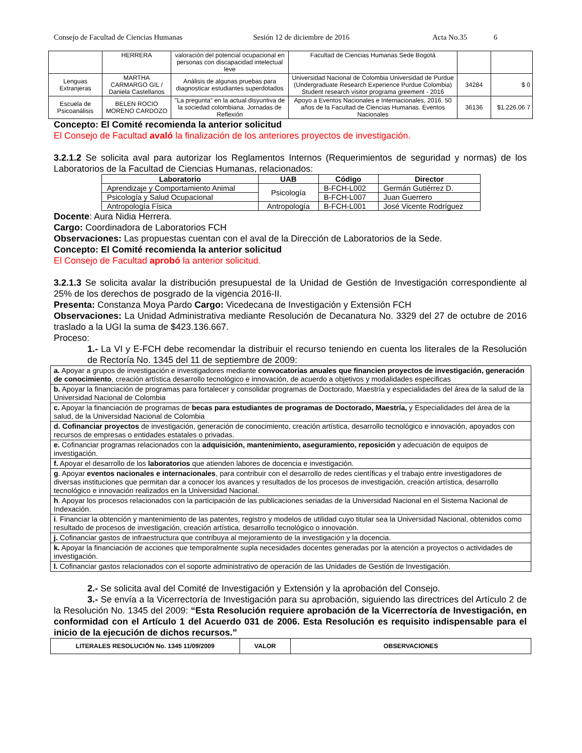Consejo de Facultad de Ciencias Humanas Sesión 12 de diciembre de 2016 Acta No.35 6
| | HERRERA | valoración del potencial ocupacional en personas con discapacidad intelectual leve | Facultad de Ciencias Humanas Sede Bogotá | | |
| Lenguas Extranjeras | MARTHA CARMARGO GIL / Daniela Castellanos | Análisis de algunas pruebas para diagnosticar estudiantes superdotados | Universidad Nacional de Colombia Universidad de Purdue (Undergraduate Research Experience Purdue Colombia) Student research visitor programa greement - 2016 | 34284 | $ 0 |
| Escuela de Psicoanálisis | BELEN ROCIO MORENO CARDOZO | "La pregunta" en la actual disyuntiva de la sociedad colombiana. Jornadas de Reflexión | Apoyo a Eventos Nacionales e Internacionales, 2016. 50 años de la Facultad de Ciencias Humanas. Eventos Nacionales | 36136 | $1.226.06 7 |
Concepto: El Comité recomienda la anterior solicitud
El Consejo de Facultad avaló la finalización de los anteriores proyectos de investigación.
3.2.1.2 Se solicita aval para autorizar los Reglamentos Internos (Requerimientos de seguridad y normas) de los Laboratorios de la Facultad de Ciencias Humanas, relacionados:
| Laboratorio | UAB | Código | Director |
| --- | --- | --- | --- |
| Aprendizaje y Comportamiento Animal | Psicología | B-FCH-L002 | Germán Gutiérrez D. |
| Psicología y Salud Ocupacional | | B-FCH-L007 | Juan Guerrero |
| Antropología Física | Antropología | B-FCH-L001 | José Vicente Rodríguez |
Docente: Aura Nidia Herrera.
Cargo: Coordinadora de Laboratorios FCH
Observaciones: Las propuestas cuentan con el aval de la Dirección de Laboratorios de la Sede.
Concepto: El Comité recomienda la anterior solicitud
El Consejo de Facultad aprobó la anterior solicitud.
3.2.1.3 Se solicita avalar la distribución presupuestal de la Unidad de Gestión de Investigación correspondiente al 25% de los derechos de posgrado de la vigencia 2016-II.
Presenta: Constanza Moya Pardo Cargo: Vicedecana de Investigación y Extensión FCH
Observaciones: La Unidad Administrativa mediante Resolución de Decanatura No. 3329 del 27 de octubre de 2016 traslado a la UGI la suma de $423.136.667.
Proceso:
1.- La VI y E-FCH debe recomendar la distribuir el recurso teniendo en cuenta los literales de la Resolución de Rectoría No. 1345 del 11 de septiembre de 2009:
| a. Apoyar a grupos de investigación e investigadores mediante convocatorias anuales que financien proyectos de investigación, generación de conocimiento , creación artística desarrollo tecnológico e innovación, de acuerdo a objetivos y modalidades especificas |
| b. Apoyar la financiación de programas para fortalecer y consolidar programas de Doctorado, Maestría y especialidades del área de la salud de la Universidad Nacional de Colombia |
| c. Apoyar la financiación de programas de becas para estudiantes de programas de Doctorado, Maestría, y Especialidades del área de la salud, de la Universidad Nacional de Colombia |
| d. Cofinanciar proyectos de investigación, generación de conocimiento, creación artística, desarrollo tecnológico e innovación, apoyados con recursos de empresas o entidades estatales o privadas. |
| e. Cofinanciar programas relacionados con la adquisición, mantenimiento, aseguramiento, reposición y adecuación de equipos de investigación. |
| f. Apoyar el desarrollo de los laboratorios que atienden labores de docencia e investigación. |
| g . Apoyar eventos nacionales e internacionales , para contribuir con el desarrollo de redes científicas y el trabajo entre investigadores de diversas instituciones que permitan dar a conocer los avances y resultados de los procesos de investigación, creación artística, desarrollo tecnológico e innovación realizados en la Universidad Nacional. |
| h . Apoyar los procesos relacionados con la participación de las publicaciones seriadas de la Universidad Nacional en el Sistema Nacional de Indexación. |
| i . Financiar la obtención y mantenimiento de las patentes, registro y modelos de utilidad cuyo titular sea la Universidad Nacional, obtenidos como resultado de procesos de investigación, creación artística, desarrollo tecnológico o innovación. |
| j. Cofinanciar gastos de infraestructura que contribuya al mejoramiento de la investigación y la docencia. |
| k. Apoyar la financiación de acciones que temporalmente supla necesidades docentes generadas por la atención a proyectos o actividades de investigación. |
| l. Cofinanciar gastos relacionados con el soporte administrativo de operación de las Unidades de Gestión de Investigación. |
2.- Se solicita aval del Comité de Investigación y Extensión y la aprobación del Consejo.
3.- Se envía a la Vicerrectoría de Investigación para su aprobación, siguiendo las directrices del Artículo 2 de la Resolución No. 1345 del 2009: “Esta Resolución requiere aprobación de la Vicerrectoría de Investigación, en conformidad con el Artículo 1 del Acuerdo 031 de 2006. Esta Resolución es requisito indispensable para el inicio de la ejecución de dichos recursos.”
| LITERALES RESOLUCIÓN No. 1345 11/09/2009 | VALOR | OBSERVACIONES |